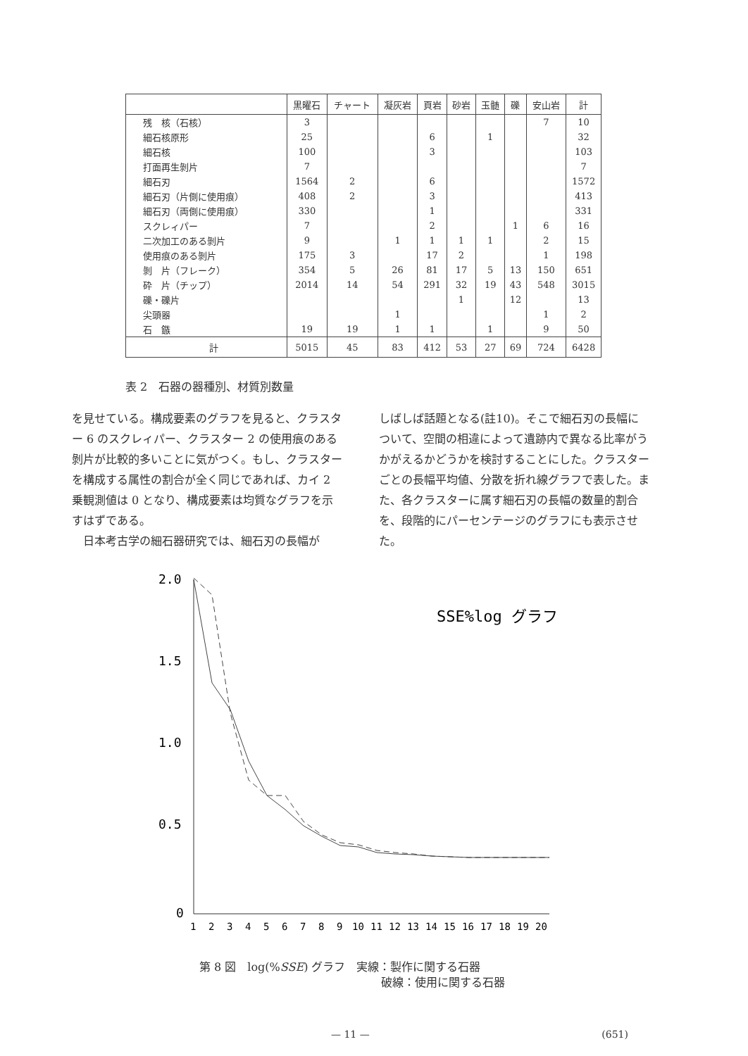| | 黒曜石 | チャート | 凝灰岩 | 頁岩 | 砂岩 | 玉髄 | 礫 | 安山岩 | 計 |
| --- | --- | --- | --- | --- | --- | --- | --- | --- | --- |
| 残 核（石核） | 3 | | | | | | | 7 | 10 |
| 細石核原形 | 25 | | | 6 | | 1 | | | 32 |
| 細石核 | 100 | | | 3 | | | | | 103 |
| 打面再生剝片 | 7 | | | | | | | | 7 |
| 細石刃 | 1564 | 2 | | 6 | | | | | 1572 |
| 細石刃（片側に使用痕） | 408 | 2 | | 3 | | | | | 413 |
| 細石刃（両側に使用痕） | 330 | | | 1 | | | | | 331 |
| スクレィパー | 7 | | | 2 | | | 1 | 6 | 16 |
| 二次加工のある剝片 | 9 | | 1 | 1 | 1 | 1 | | 2 | 15 |
| 使用痕のある剝片 | 175 | 3 | | 17 | 2 | | | 1 | 198 |
| 剝 片（フレーク） | 354 | 5 | 26 | 81 | 17 | 5 | 13 | 150 | 651 |
| 砕 片（チップ） | 2014 | 14 | 54 | 291 | 32 | 19 | 43 | 548 | 3015 |
| 礫・礫片 | | | | | 1 | | 12 | | 13 |
| 尖頭器 | | | 1 | | | | | 1 | 2 |
| 石 鏃 | 19 | 19 | 1 | 1 | | 1 | | 9 | 50 |
| 計 | 5015 | 45 | 83 | 412 | 53 | 27 | 69 | 724 | 6428 |
表 2　石器の器種別、材質別数量
を見せている。構成要素のグラフを見ると、クラスター 6 のスクレィパー、クラスター 2 の使用痕のある剝片が比較的多いことに気がつく。もし、クラスターを構成する属性の割合が全く同じであれば、カイ 2 乗観測値は 0 となり、構成要素は均質なグラフを示すはずである。
　日本考古学の細石器研究では、細石刃の長幅が
しばしば話題となる(註10)。そこで細石刃の長幅について、空間の相違によって遺跡内で異なる比率がうかがえるかどうかを検討することにした。クラスターごとの長幅平均値、分散を折れ線グラフで表した。また、各クラスターに属す細石刃の長幅の数量的割合を、段階的にパーセンテージのグラフにも表示させた。
SSE%log グラフ
2.0
1.5
1.0
0.5
0
1
2
3
4
5
6
7
8
9
10
11
12
13
14
15
16
17
18
19
20
第 8 図　log(%SSE) グラフ　実線：製作に関する石器
破線：使用に関する石器
— 11 — (651)